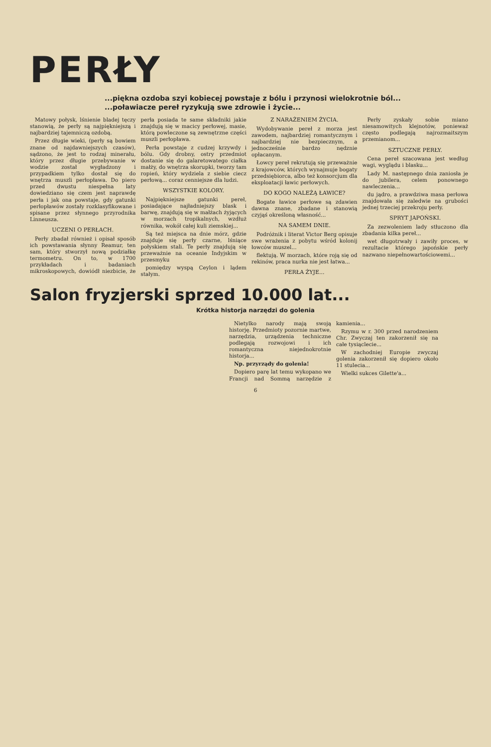PERŁY
...piękna ozdoba szyi kobiecej powstaje z bólu i przynosi wielokrotnie ból...
...poławiacze pereł ryzykują swe zdrowie i życie...
Matowy połysk, lśnienie bladej tęczy stanowią, że perły są najpiękniejszą i najbardziej tajemniczą ozdobą.
Przez długie wieki, (perły są bowiem znane od najdawniejszych czasów), sądzono, że jest to rodzaj minerału, który przez długie przebywanie w wodzie został wygładzony i przypadkiem tylko dostał się do wnętrza muszli perłopława. Do piero przed dwustu niespełna laty dowiedziano się czem jest naprawdę perła i jak ona powstaje, gdy gatunki perłopławów zostały rozklasyfikowane i spisane przez słynnego przyrodnika Linneusza.
UCZENI O PERŁACH.
Perły zbadał również i opisał sposób ich powstawania słynny Reamur, ten sam, który stworzył nową podziałkę termometru. On to, w 1700 przykładach i badaniach mikroskopowych, dowiódł niezbicie, że perła posiada te same składniki jakie znajdują się w macicy perłowej, masie, którą powleczone są zewnętrzne części muszli perłopława.
Perła powstaje z cudzej krzywdy i bólu. Gdy drobny, ostry przedmiot dostanie się do galaretowatego ciałka małży, do wnętrza skorupki, tworzy tam ropień, który wydziela z siebie ciecz perłową... coraz cenniejsze dla ludzi.
WSZYSTKIE KOLORY.
Najpiękniejsze gatunki pereł, posiadające najładniejszy blask i barwę, znajdują się w małżach żyjących w morzach tropikalnych, wzdłuż równika, wokół całej kuli ziemskiej...
Są też miejsca na dnie mórz, gdzie znajduje się perły czarne, lśniące połyskiem stali. Te perły znajdują się przeważnie na oceanie Indyjskim w przesmyku
pomiędzy wyspą Ceylon i lądem stałym.
Z NARAŻENIEM ŻYCIA.
Wydobywanie pereł z morza jest zawodem, najbardziej romantycznym i najbardziej nie bezpiecznym, a jednocześnie bardzo nędznie opłacanym.
Łowcy pereł rekrutują się przeważnie z krajowców, których wynajmuje bogaty przedsiębiorca, albo też konsorcjum dla eksploatacji ławic perłowych.
DO KOGO NALEŻĄ ŁAWICE?
Bogate ławice perłowe są zdawien dawna znane, zbadane i stanowią czyjąś określoną własność...
NA SAMEM DNIE.
Podróżnik i literat Victor Berg opisuje swe wrażenia z pobytu wśród kolonij łowców muszel...
flektują. W morzach, które roją się od rekinów, praca nurka nie jest łatwa...
PERŁA ŻYJE...
Perły zyskały sobie miano niesamowitych klejnotów, ponieważ często podlegają najrozmaitszym przemianom...
SZTUCZNE PERŁY.
Cena pereł szacowana jest według wagi, wyglądu i blasku...
Lady M. następnego dnia zaniosła je do jubilera, celem ponownego nawleczenia...
du jądro, a prawdziwa masa perłowa znajdowała się zaledwie na grubości jednej trzeciej przekroju perły.
SPRYT JAPOŃSKI.
Za zezwoleniem lady stłuczono dla zbadania kilka pereł...
wet długotrwały i zawiły proces, w rezultacie którego japońskie perły nazwano niepełnowartościowemi...
Salon fryzjerski sprzed 10.000 lat...
Krótka historja narzędzi do golenia
Nietylko narody mają swoją historję. Przedmioty pozornie martwe, narzędzia, urządzenia techniczne podlegają rozwojowi i ich romantyczna niejednokrotnie historja...
Np. przyrządy do golenia!
Dopiero parę lat temu wykopano we Francji nad Sommą narzędzie z kamienia...
Rzymu w r. 300 przed narodzeniem Chr. Zwyczaj ten zakorzenił się na całe tysiąclecie...
W zachodniej Europie zwyczaj golenia zakorzenił się dopiero około 11 stulecia...
Wielki sukces Gilette'a...
6